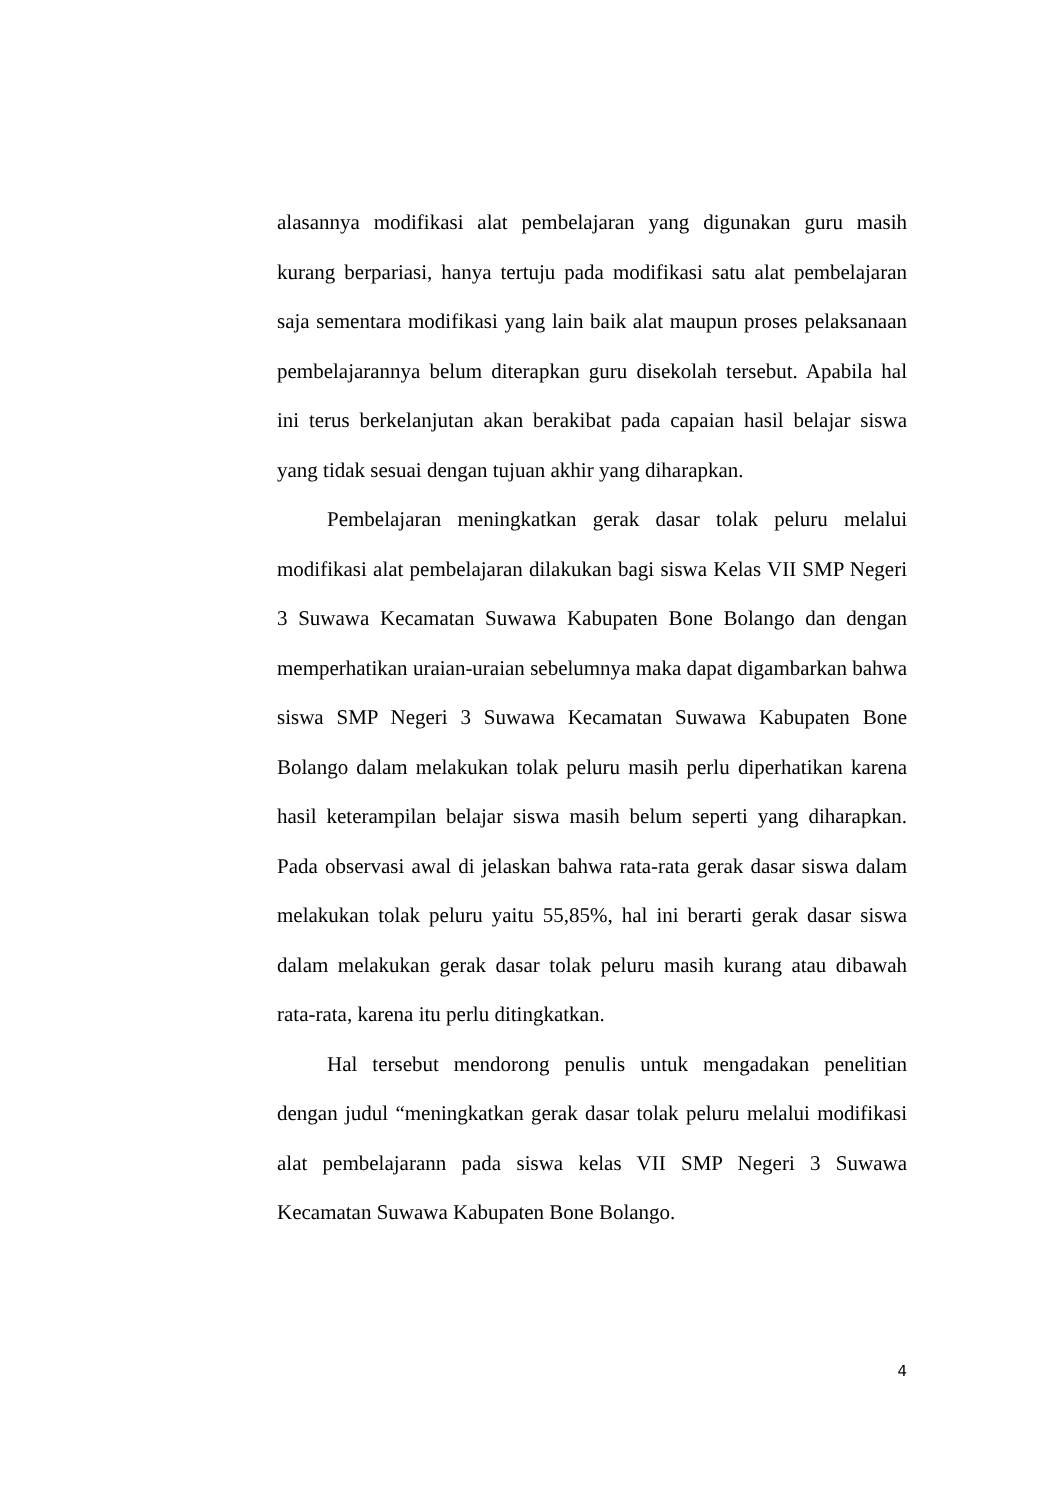alasannya modifikasi alat pembelajaran yang digunakan guru masih kurang berpariasi, hanya tertuju pada modifikasi satu alat pembelajaran saja sementara modifikasi yang lain baik alat maupun proses pelaksanaan pembelajarannya belum diterapkan guru disekolah tersebut. Apabila hal ini terus berkelanjutan akan berakibat pada capaian hasil belajar siswa yang tidak sesuai dengan tujuan akhir yang diharapkan.
Pembelajaran meningkatkan gerak dasar tolak peluru melalui modifikasi alat pembelajaran dilakukan bagi siswa Kelas VII SMP Negeri 3 Suwawa Kecamatan Suwawa Kabupaten Bone Bolango dan dengan memperhatikan uraian-uraian sebelumnya maka dapat digambarkan bahwa siswa SMP Negeri 3 Suwawa Kecamatan Suwawa Kabupaten Bone Bolango dalam melakukan tolak peluru masih perlu diperhatikan karena hasil keterampilan belajar siswa masih belum seperti yang diharapkan. Pada observasi awal di jelaskan bahwa rata-rata gerak dasar siswa dalam melakukan tolak peluru yaitu 55,85%, hal ini berarti gerak dasar siswa dalam melakukan gerak dasar tolak peluru masih kurang atau dibawah rata-rata, karena itu perlu ditingkatkan.
Hal tersebut mendorong penulis untuk mengadakan penelitian dengan judul “meningkatkan gerak dasar tolak peluru melalui modifikasi alat pembelajarann pada siswa kelas VII SMP Negeri 3 Suwawa Kecamatan Suwawa Kabupaten Bone Bolango.
4